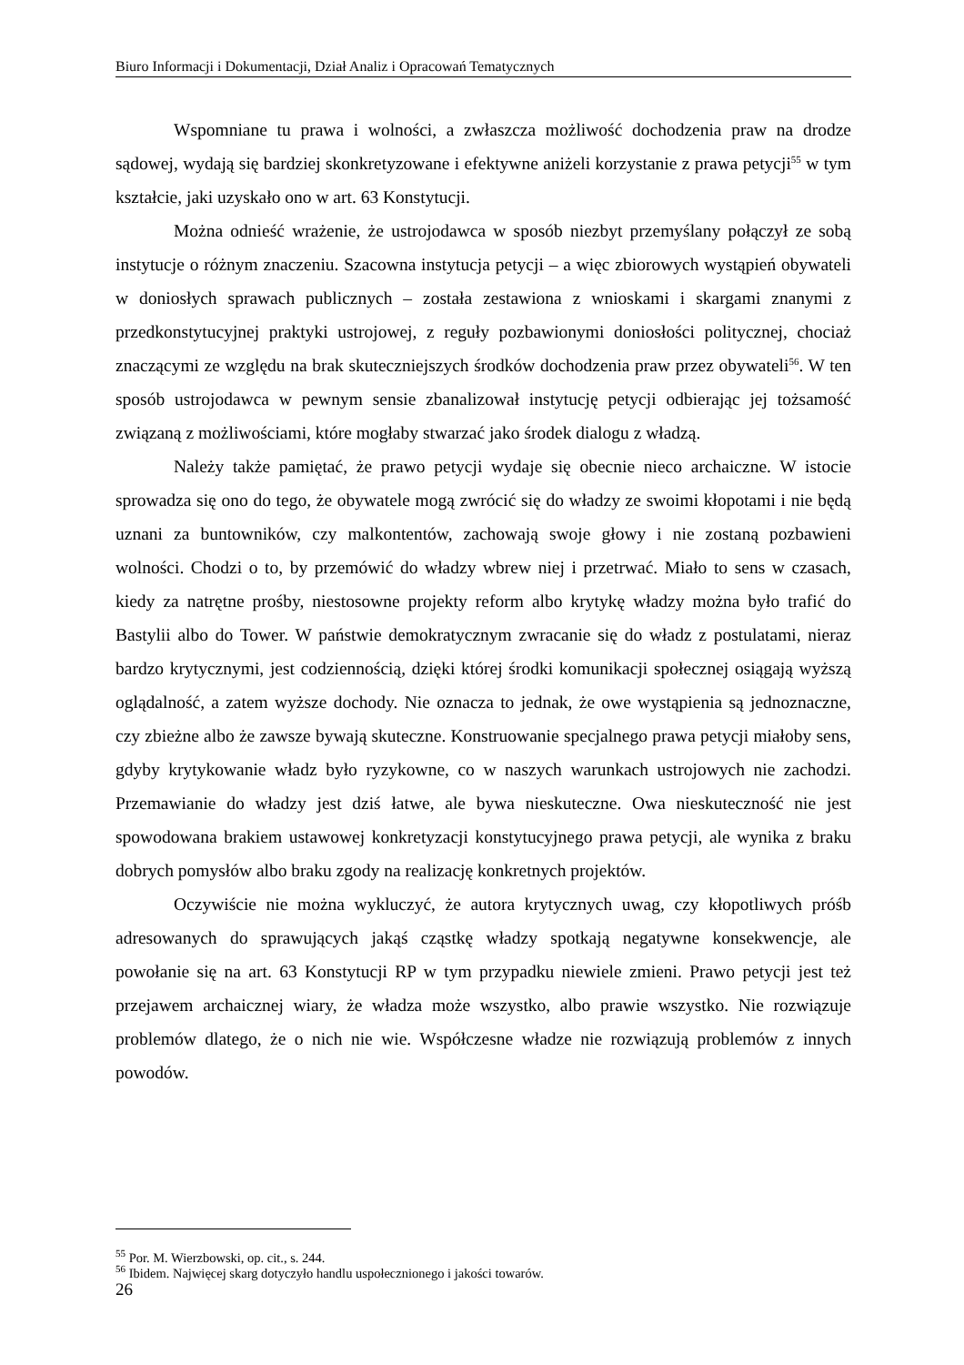Biuro Informacji i Dokumentacji, Dział Analiz i Opracowań Tematycznych
Wspomniane tu prawa i wolności, a zwłaszcza możliwość dochodzenia praw na drodze sądowej, wydają się bardziej skonkretyzowane i efektywne aniżeli korzystanie z prawa petycji<sup>55</sup> w tym kształcie, jaki uzyskało ono w art. 63 Konstytucji.
Można odnieść wrażenie, że ustrojodawca w sposób niezbyt przemyślany połączył ze sobą instytucje o różnym znaczeniu. Szacowna instytucja petycji – a więc zbiorowych wystąpień obywateli w doniosłych sprawach publicznych – została zestawiona z wnioskami i skargami znanymi z przedkonstytucyjnej praktyki ustrojowej, z reguły pozbawionymi doniosłości politycznej, chociaż znaczącymi ze względu na brak skuteczniejszych środków dochodzenia praw przez obywateli<sup>56</sup>. W ten sposób ustrojodawca w pewnym sensie zbanalizował instytucję petycji odbierając jej tożsamość związaną z możliwościami, które mogłaby stwarzać jako środek dialogu z władzą.
Należy także pamiętać, że prawo petycji wydaje się obecnie nieco archaiczne. W istocie sprowadza się ono do tego, że obywatele mogą zwrócić się do władzy ze swoimi kłopotami i nie będą uznani za buntowników, czy malkontentów, zachowają swoje głowy i nie zostaną pozbawieni wolności. Chodzi o to, by przemówić do władzy wbrew niej i przetrwać. Miało to sens w czasach, kiedy za natrętne prośby, niestosowne projekty reform albo krytykę władzy można było trafić do Bastylii albo do Tower. W państwie demokratycznym zwracanie się do władz z postulatami, nieraz bardzo krytycznymi, jest codziennością, dzięki której środki komunikacji społecznej osiągają wyższą oglądalność, a zatem wyższe dochody. Nie oznacza to jednak, że owe wystąpienia są jednoznaczne, czy zbieżne albo że zawsze bywają skuteczne. Konstruowanie specjalnego prawa petycji miałoby sens, gdyby krytykowanie władz było ryzykowne, co w naszych warunkach ustrojowych nie zachodzi. Przemawianie do władzy jest dziś łatwe, ale bywa nieskuteczne. Owa nieskuteczność nie jest spowodowana brakiem ustawowej konkretyzacji konstytucyjnego prawa petycji, ale wynika z braku dobrych pomysłów albo braku zgody na realizację konkretnych projektów.
Oczywiście nie można wykluczyć, że autora krytycznych uwag, czy kłopotliwych próśb adresowanych do sprawujących jakąś cząstkę władzy spotkają negatywne konsekwencje, ale powołanie się na art. 63 Konstytucji RP w tym przypadku niewiele zmieni. Prawo petycji jest też przejawem archaicznej wiary, że władza może wszystko, albo prawie wszystko. Nie rozwiązuje problemów dlatego, że o nich nie wie. Współczesne władze nie rozwiązują problemów z innych powodów.
<sup>55</sup> Por. M. Wierzbowski, op. cit., s. 244.
<sup>56</sup> Ibidem. Najwięcej skarg dotyczyło handlu uspołecznionego i jakości towarów.
26